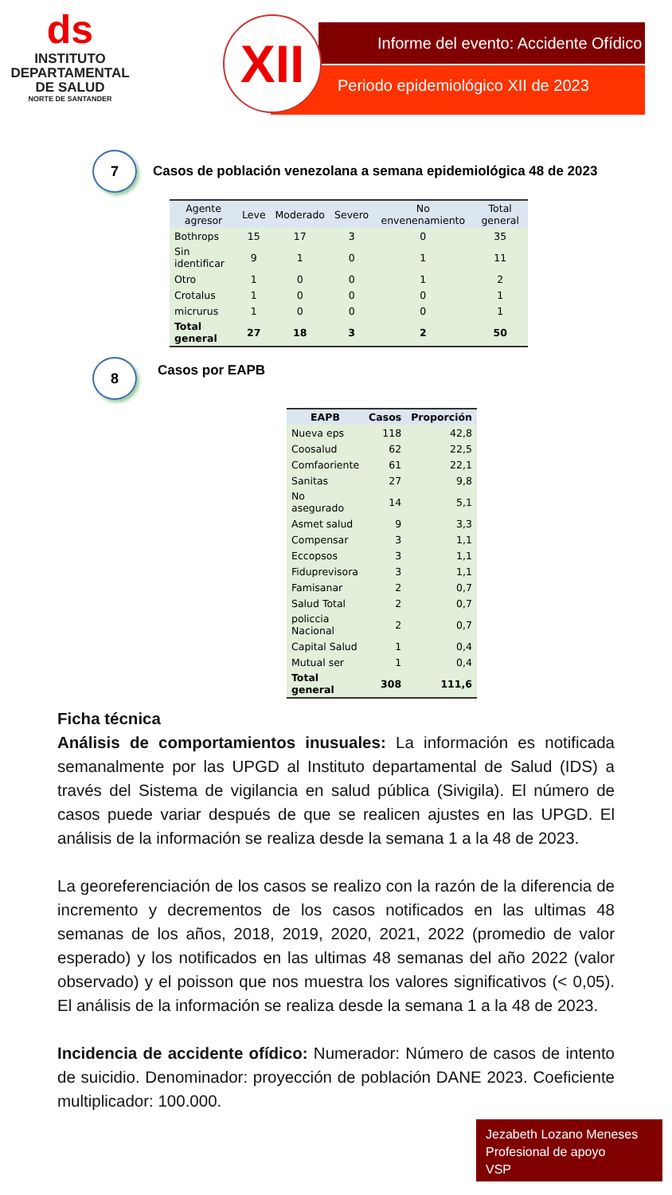ds
INSTITUTO
DEPARTAMENTAL
DE SALUD
NORTE DE SANTANDER
Informe del evento: Accidente Ofídico
Periodo epidemiológico XII de 2023
XII
7
Casos de población venezolana a semana epidemiológica 48 de 2023
| Agente agresor | Leve | Moderado | Severo | No envenenamiento | Total general |
| --- | --- | --- | --- | --- | --- |
| Bothrops | 15 | 17 | 3 | 0 | 35 |
| Sin identificar | 9 | 1 | 0 | 1 | 11 |
| Otro | 1 | 0 | 0 | 1 | 2 |
| Crotalus | 1 | 0 | 0 | 0 | 1 |
| micrurus | 1 | 0 | 0 | 0 | 1 |
| Total general | 27 | 18 | 3 | 2 | 50 |
8
Casos por EAPB
| EAPB | Casos | Proporción |
| --- | --- | --- |
| Nueva eps | 118 | 42,8 |
| Coosalud | 62 | 22,5 |
| Comfaoriente | 61 | 22,1 |
| Sanitas | 27 | 9,8 |
| No asegurado | 14 | 5,1 |
| Asmet salud | 9 | 3,3 |
| Compensar | 3 | 1,1 |
| Eccopsos | 3 | 1,1 |
| Fiduprevisora | 3 | 1,1 |
| Famisanar | 2 | 0,7 |
| Salud Total | 2 | 0,7 |
| policcia Nacional | 2 | 0,7 |
| Capital Salud | 1 | 0,4 |
| Mutual ser | 1 | 0,4 |
| Total general | 308 | 111,6 |
Ficha técnica
Análisis de comportamientos inusuales: La información es notificada semanalmente por las UPGD al Instituto departamental de Salud (IDS) a través del Sistema de vigilancia en salud pública (Sivigila). El número de casos puede variar después de que se realicen ajustes en las UPGD. El análisis de la información se realiza desde la semana 1 a la 48 de 2023.
La georeferenciación de los casos se realizo con la razón de la diferencia de incremento y decrementos de los casos notificados en las ultimas 48 semanas de los años, 2018, 2019, 2020, 2021, 2022 (promedio de valor esperado) y los notificados en las ultimas 48 semanas del año 2022 (valor observado) y el poisson que nos muestra los valores significativos (< 0,05). El análisis de la información se realiza desde la semana 1 a la 48 de 2023.
Incidencia de accidente ofídico: Numerador: Número de casos de intento de suicidio. Denominador: proyección de población DANE 2023. Coeficiente multiplicador: 100.000.
Jezabeth Lozano Meneses
Profesional de apoyo
VSP